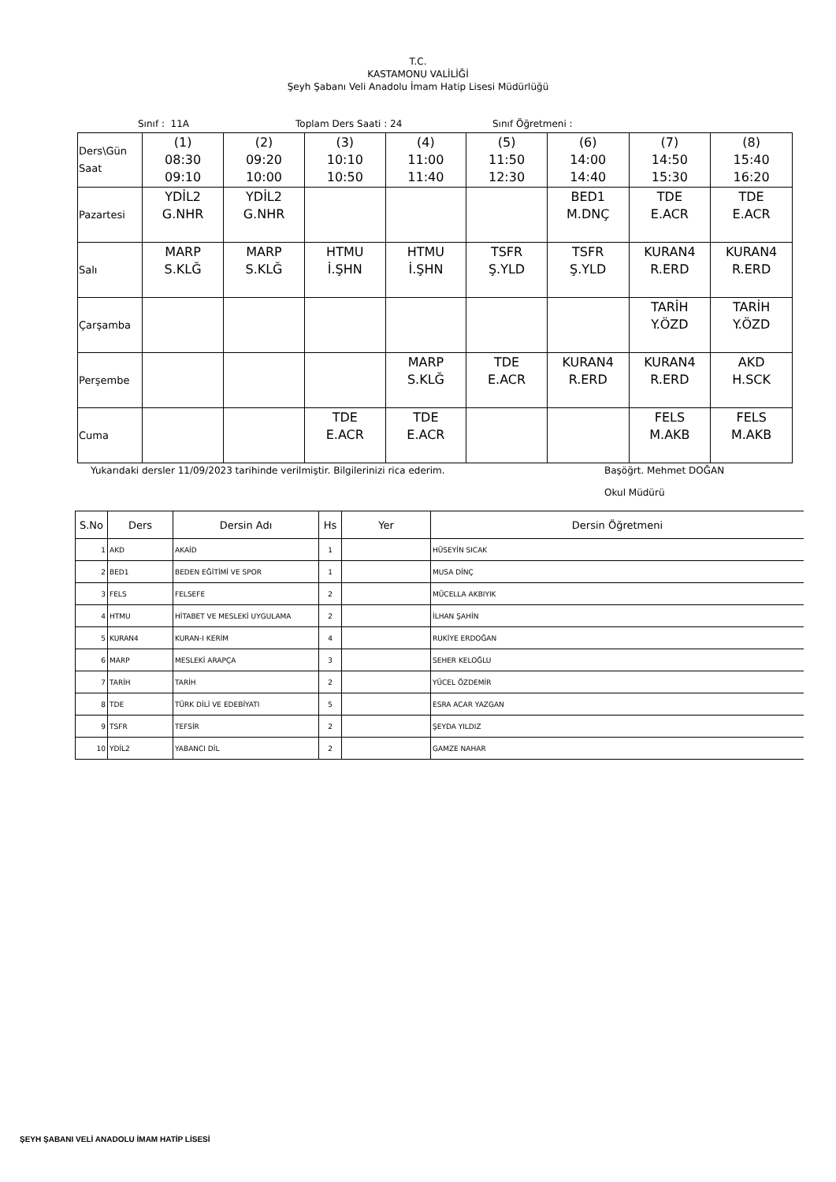T.C.
KASTAMONU VALİLİĞİ
Şeyh Şabanı Veli Anadolu İmam Hatip Lisesi Müdürlüğü
Sınıf : 11A Toplam Ders Saati : 24 Sınıf Öğretmeni :
| Ders\Gün Saat | (1) 08:30 09:10 | (2) 09:20 10:00 | (3) 10:10 10:50 | (4) 11:00 11:40 | (5) 11:50 12:30 | (6) 14:00 14:40 | (7) 14:50 15:30 | (8) 15:40 16:20 |
| Pazartesi | YDİL2 G.NHR | YDİL2 G.NHR | | | | BED1 M.DNÇ | TDE E.ACR | TDE E.ACR |
| Salı | MARP S.KLĞ | MARP S.KLĞ | HTMU İ.ŞHN | HTMU İ.ŞHN | TSFR Ş.YLD | TSFR Ş.YLD | KURAN4 R.ERD | KURAN4 R.ERD |
| Çarşamba | | | | | | | TARİH Y.ÖZD | TARİH Y.ÖZD |
| Perşembe | | | | MARP S.KLĞ | TDE E.ACR | KURAN4 R.ERD | KURAN4 R.ERD | AKD H.SCK |
| Cuma | | | TDE E.ACR | TDE E.ACR | | | FELS M.AKB | FELS M.AKB |
Yukarıdaki dersler 11/09/2023 tarihinde verilmiştir. Bilgilerinizi rica ederim. Başöğrt. Mehmet DOĞAN
Okul Müdürü
| S.No | Ders | Dersin Adı | Hs | Yer | Dersin Öğretmeni |
| --- | --- | --- | --- | --- | --- |
| 1 | AKD | AKAİD | 1 | | HÜSEYİN SICAK |
| 2 | BED1 | BEDEN EĞİTİMİ VE SPOR | 1 | | MUSA DİNÇ |
| 3 | FELS | FELSEFE | 2 | | MÜCELLA AKBIYIK |
| 4 | HTMU | HİTABET VE MESLEKİ UYGULAMA | 2 | | İLHAN ŞAHİN |
| 5 | KURAN4 | KURAN-I KERİM | 4 | | RUKİYE ERDOĞAN |
| 6 | MARP | MESLEKİ ARAPÇA | 3 | | SEHER KELOĞLU |
| 7 | TARİH | TARİH | 2 | | YÜCEL ÖZDEMİR |
| 8 | TDE | TÜRK DİLİ VE EDEBİYATI | 5 | | ESRA ACAR YAZGAN |
| 9 | TSFR | TEFSİR | 2 | | ŞEYDA YILDIZ |
| 10 | YDİL2 | YABANCI DİL | 2 | | GAMZE NAHAR |
ŞEYH ŞABANI VELİ ANADOLU İMAM HATİP LİSESİ